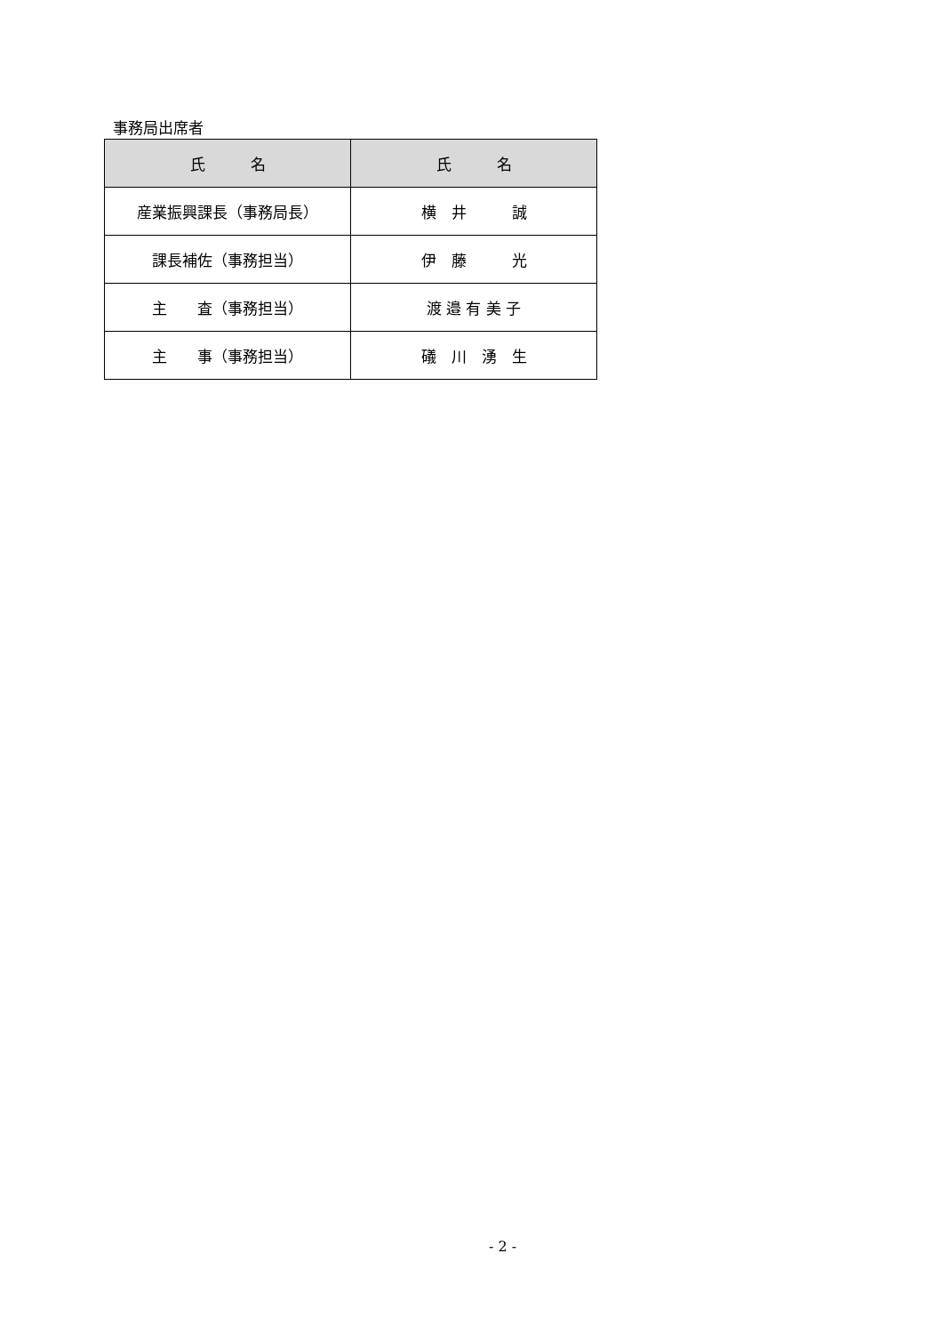事務局出席者
| 氏 名 | 氏 名 |
| --- | --- |
| 産業振興課長（事務局長） | 横 井 誠 |
| 課長補佐（事務担当） | 伊 藤 光 |
| 主 査（事務担当） | 渡 邉 有 美 子 |
| 主 事（事務担当） | 礒 川 湧 生 |
- 2 -